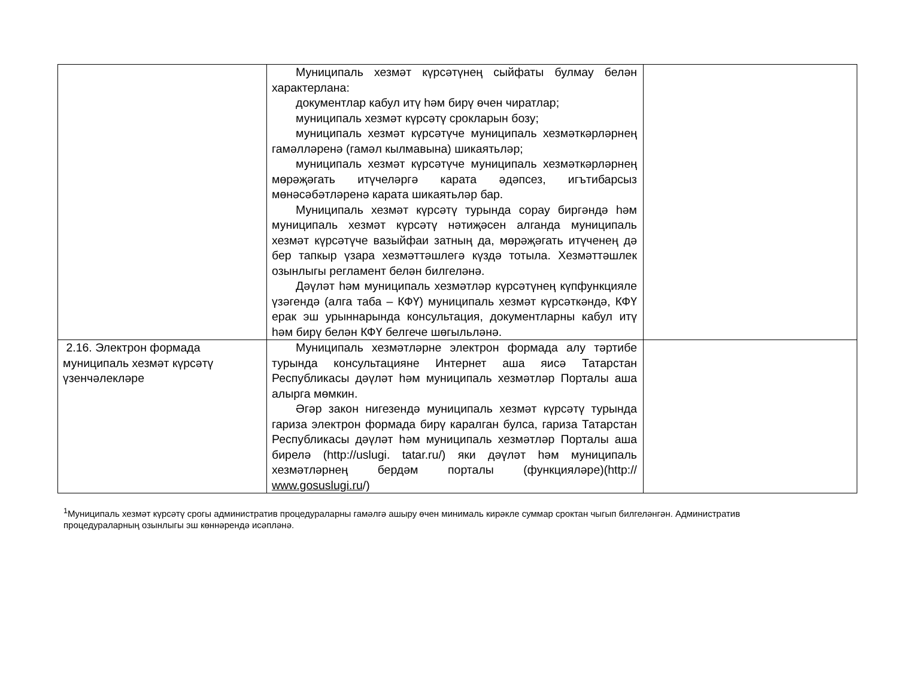| | Муниципаль хезмәт күрсәтүнең сыйфаты булмау белән характерлана: документлар кабул итү һәм бирү өчен чиратлар; муниципаль хезмәт күрсәтү срокларын бозу; муниципаль хезмәт күрсәтүче муниципаль хезмәткәрләрнең гамәлләренә (гамәл кылмавына) шикаятьләр; муниципаль хезмәт күрсәтүче муниципаль хезмәткәрләрнең мөрәҗәгать итүчеләргә карата әдәпсез, игътибарсыз мөнәсәбәтләренә карата шикаятьләр бар. Муниципаль хезмәт күрсәтү турында сорау биргәндә һәм муниципаль хезмәт күрсәтү нәтиҗәсен алганда муниципаль хезмәт күрсәтүче вазыйфаи затның да, мөрәҗәгать итүченең дә бер тапкыр үзара хезмәттәшлегә күздә тотыла. Хезмәттәшлек озынлыгы регламент белән билгеләнә. Дәүләт һәм муниципаль хезмәтләр күрсәтүнең күпфункцияле үзәгендә (алга таба – КФҮ) муниципаль хезмәт күрсәткәндә, КФҮ ерак эш урыннарында консультация, документларны кабул итү һәм бирү белән КФҮ белгече шөгыльләнә. | |
| 2.16. Электрон формада муниципаль хезмәт күрсәтү үзенчәлекләре | Муниципаль хезмәтләрне электрон формада алу тәртибе турында консультацияне Интернет аша яисә Татарстан Республикасы дәүләт һәм муниципаль хезмәтләр Порталы аша алырга мөмкин. Әгәр закон нигезендә муниципаль хезмәт күрсәтү турында гариза электрон формада бирү каралган булса, гариза Татарстан Республикасы дәүләт һәм муниципаль хезмәтләр Порталы аша бирелә (http://uslugi. tatar.ru/) яки дәүләт һәм муниципаль хезмәтләрнең бердәм порталы (функцияләре)(http:// www.gosuslugi.ru /) | |
<sup>1</sup> Муниципаль хезмәт күрсәтү срогы административ процедураларны гамәлгә ашыру өчен минималь кирәкле суммар сроктан чыгып билгеләнгән. Административ процедураларның озынлыгы эш көннәрендә исәпләнә.